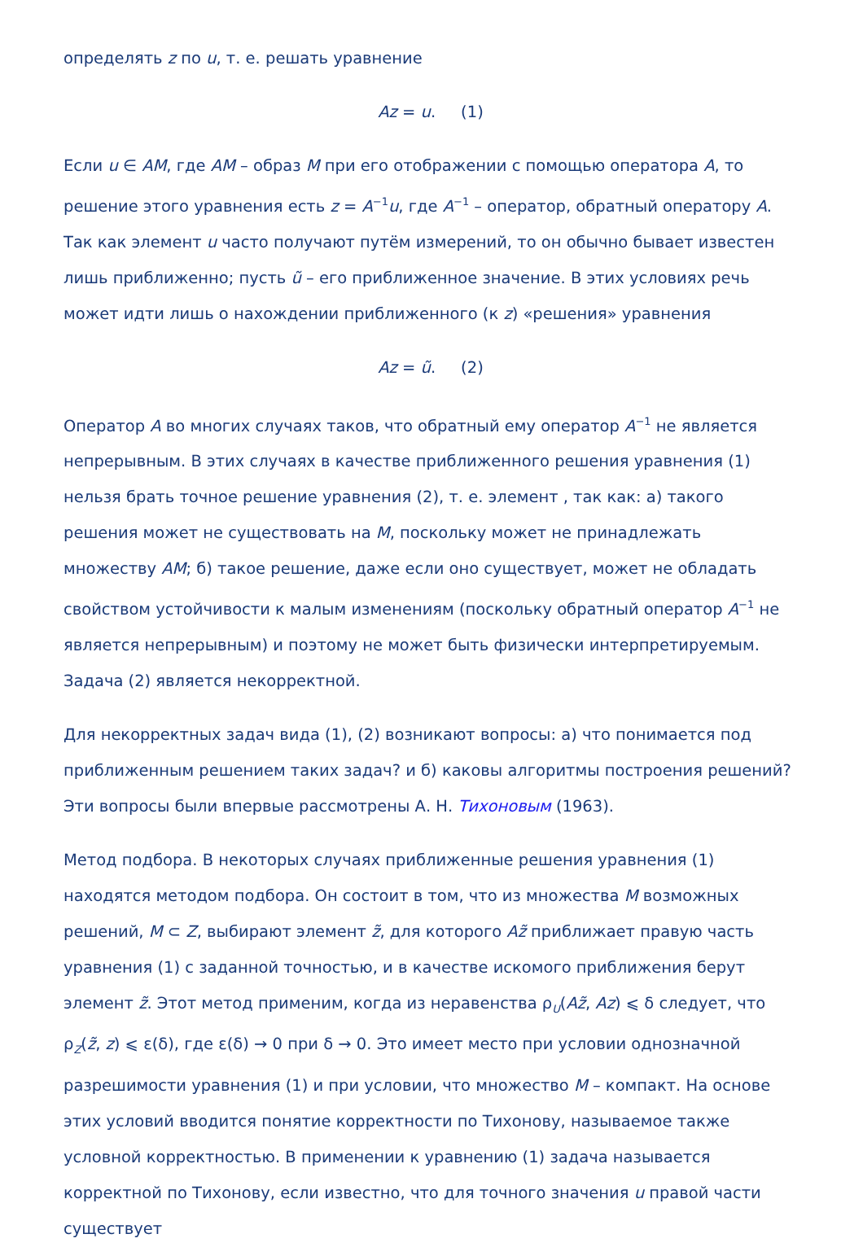определять z по u, т. е. решать уравнение
Az = u. (1)
Если u ∈ AM, где AM – образ M при его отображении с помощью оператора A, то решение этого уравнения есть z = A<sup>−1</sup>u, где A<sup>−1</sup> – оператор, обратный оператору A. Так как элемент u часто получают путём измерений, то он обычно бывает известен лишь приближенно; пусть ũ – его приближенное значение. В этих условиях речь может идти лишь о нахождении приближенного (к z) «решения» уравнения
Az = ũ. (2)
Оператор A во многих случаях таков, что обратный ему оператор A<sup>−1</sup> не является непрерывным. В этих случаях в качестве приближенного решения уравнения (1) нельзя брать точное решение уравнения (2), т. е. элемент , так как: а) такого решения может не существовать на M, поскольку может не принадлежать множеству AM; б) такое решение, даже если оно существует, может не обладать свойством устойчивости к малым изменениям (поскольку обратный оператор A<sup>−1</sup> не является непрерывным) и поэтому не может быть физически интерпретируемым. Задача (2) является некорректной.
Для некорректных задач вида (1), (2) возникают вопросы: а) что понимается под приближенным решением таких задач? и б) каковы алгоритмы построения решений? Эти вопросы были впервые рассмотрены А. Н. Тихоновым (1963).
Метод подбора. В некоторых случаях приближенные решения уравнения (1) находятся методом подбора. Он состоит в том, что из множества M возможных решений, M ⊂ Z, выбирают элемент z̃, для которого Az̃ приближает правую часть уравнения (1) с заданной точностью, и в качестве искомого приближения берут элемент z̃. Этот метод применим, когда из неравенства ρ<sub>U</sub>(Az̃, Az) ⩽ δ следует, что ρ<sub>Z</sub>(z̃, z) ⩽ ε(δ), где ε(δ) → 0 при δ → 0. Это имеет место при условии однозначной разрешимости уравнения (1) и при условии, что множество M – компакт. На основе этих условий вводится понятие корректности по Тихонову, называемое также условной корректностью. В применении к уравнению (1) задача называется корректной по Тихонову, если известно, что для точного значения u правой части существует